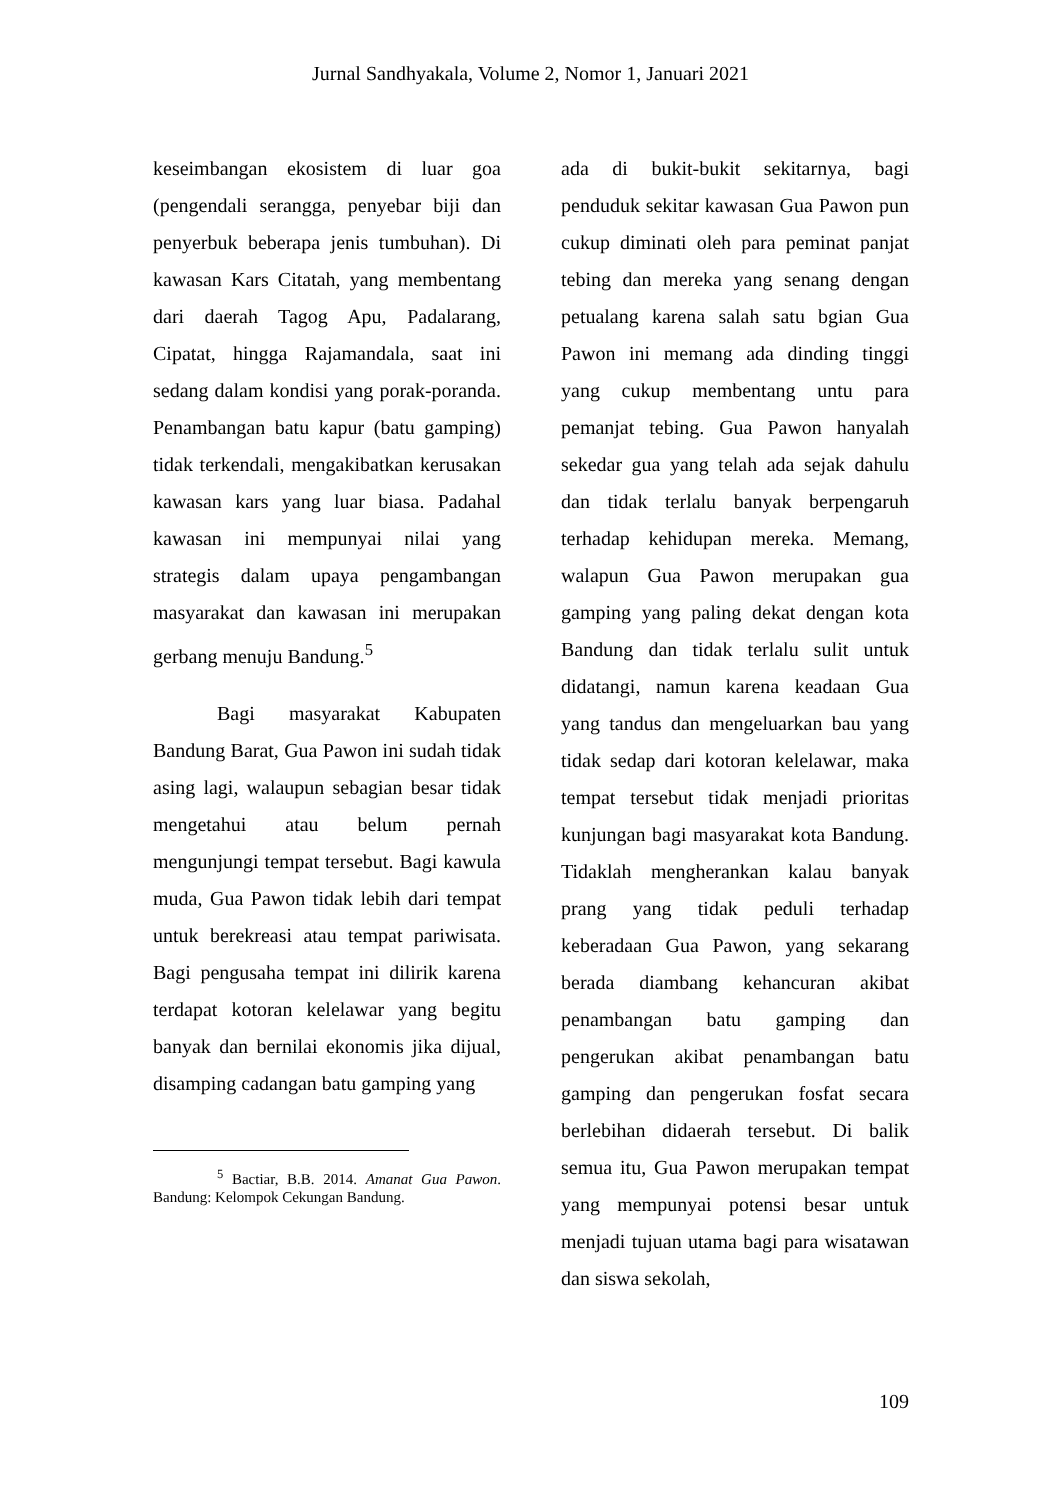Jurnal Sandhyakala, Volume 2, Nomor 1, Januari 2021
keseimbangan ekosistem di luar goa (pengendali serangga, penyebar biji dan penyerbuk beberapa jenis tumbuhan). Di kawasan Kars Citatah, yang membentang dari daerah Tagog Apu, Padalarang, Cipatat, hingga Rajamandala, saat ini sedang dalam kondisi yang porak-poranda. Penambangan batu kapur (batu gamping) tidak terkendali, mengakibatkan kerusakan kawasan kars yang luar biasa. Padahal kawasan ini mempunyai nilai yang strategis dalam upaya pengambangan masyarakat dan kawasan ini merupakan gerbang menuju Bandung.<sup>5</sup>
Bagi masyarakat Kabupaten Bandung Barat, Gua Pawon ini sudah tidak asing lagi, walaupun sebagian besar tidak mengetahui atau belum pernah mengunjungi tempat tersebut. Bagi kawula muda, Gua Pawon tidak lebih dari tempat untuk berekreasi atau tempat pariwisata. Bagi pengusaha tempat ini dilirik karena terdapat kotoran kelelawar yang begitu banyak dan bernilai ekonomis jika dijual, disamping cadangan batu gamping yang
<sup>5</sup> Bactiar, B.B. 2014. Amanat Gua Pawon. Bandung: Kelompok Cekungan Bandung.
ada di bukit-bukit sekitarnya, bagi penduduk sekitar kawasan Gua Pawon pun cukup diminati oleh para peminat panjat tebing dan mereka yang senang dengan petualang karena salah satu bgian Gua Pawon ini memang ada dinding tinggi yang cukup membentang untu para pemanjat tebing. Gua Pawon hanyalah sekedar gua yang telah ada sejak dahulu dan tidak terlalu banyak berpengaruh terhadap kehidupan mereka. Memang, walapun Gua Pawon merupakan gua gamping yang paling dekat dengan kota Bandung dan tidak terlalu sulit untuk didatangi, namun karena keadaan Gua yang tandus dan mengeluarkan bau yang tidak sedap dari kotoran kelelawar, maka tempat tersebut tidak menjadi prioritas kunjungan bagi masyarakat kota Bandung. Tidaklah mengherankan kalau banyak prang yang tidak peduli terhadap keberadaan Gua Pawon, yang sekarang berada diambang kehancuran akibat penambangan batu gamping dan pengerukan akibat penambangan batu gamping dan pengerukan fosfat secara berlebihan didaerah tersebut. Di balik semua itu, Gua Pawon merupakan tempat yang mempunyai potensi besar untuk menjadi tujuan utama bagi para wisatawan dan siswa sekolah,
109